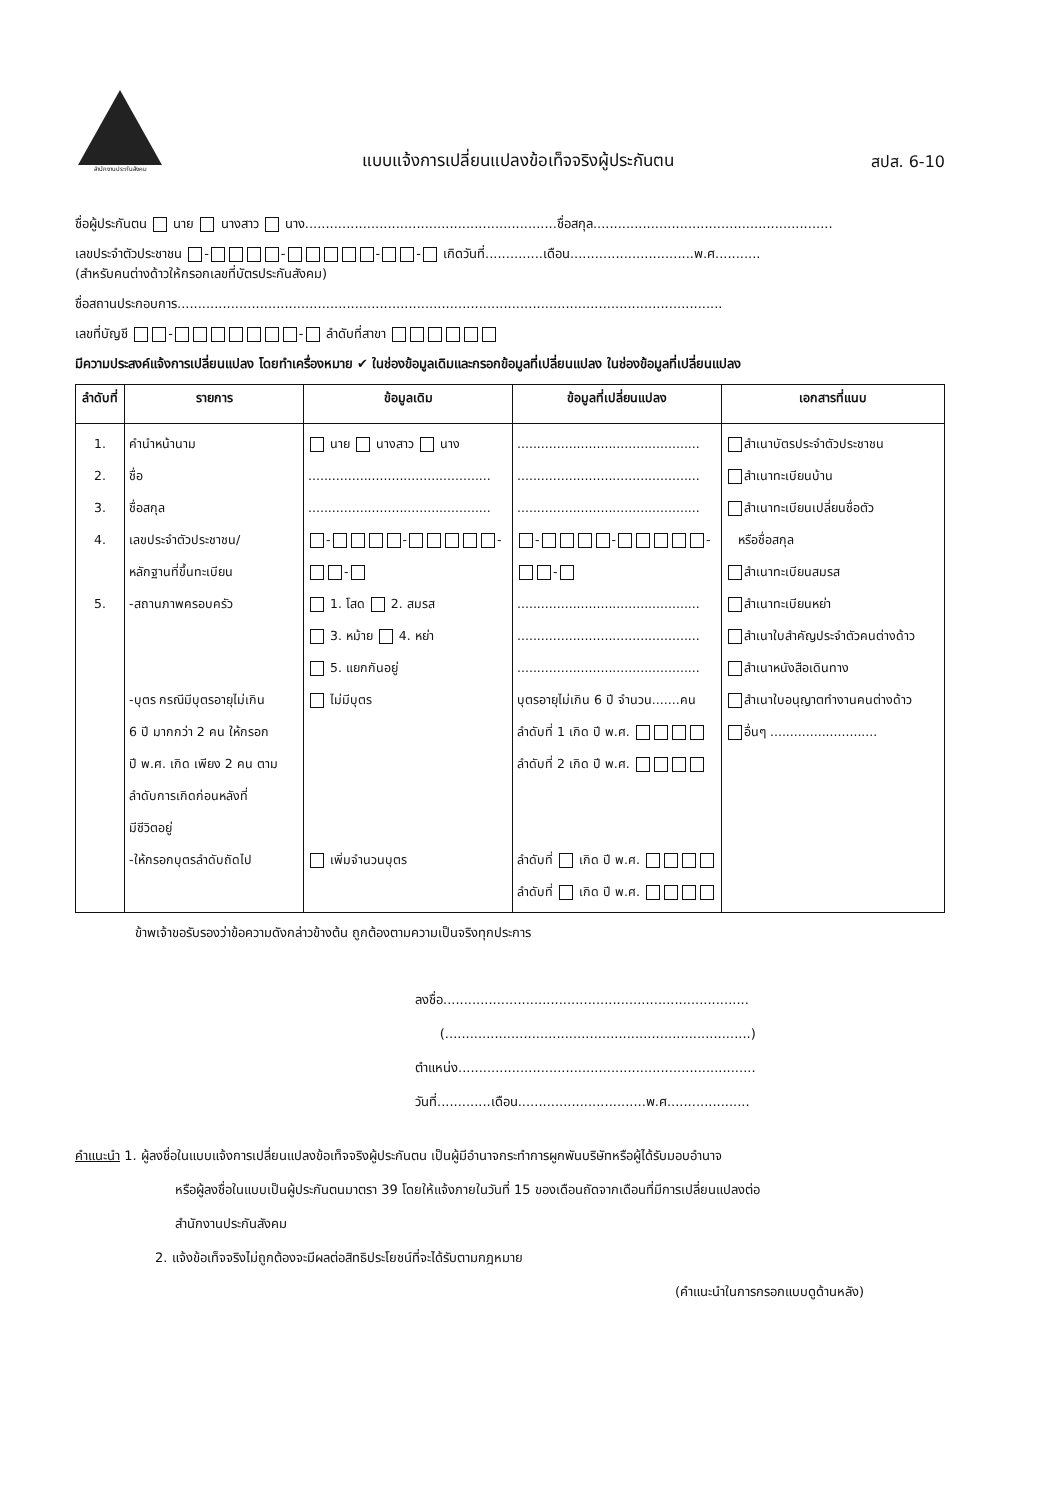สำนักงานประกันสังคม
แบบแจ้งการเปลี่ยนแปลงข้อเท็จจริงผู้ประกันตน
สปส. 6-10
ชื่อผู้ประกันตน นาย นางสาว นาง.............................................................ชื่อสกุล..........................................................
เลขประจำตัวประชาชน - - - - เกิดวันที่..............เดือน..............................พ.ศ...........
(สำหรับคนต่างด้าวให้กรอกเลขที่บัตรประกันสังคม)
ชื่อสถานประกอบการ....................................................................................................................................
เลขที่บัญชี - - ลำดับที่สาขา
มีความประสงค์แจ้งการเปลี่ยนแปลง โดยทำเครื่องหมาย ✔ ในช่องข้อมูลเดิมและกรอกข้อมูลที่เปลี่ยนแปลง ในช่องข้อมูลที่เปลี่ยนแปลง
| ลำดับที่ | รายการ | ข้อมูลเดิม | ข้อมูลที่เปลี่ยนแปลง | เอกสารที่แนบ |
| --- | --- | --- | --- | --- |
| 1. 2. 3. 4. 5. | คำนำหน้านาม ชื่อ ชื่อสกุล เลขประจำตัวประชาชน/ หลักฐานที่ขึ้นทะเบียน -สถานภาพครอบครัว -บุตร กรณีมีบุตรอายุไม่เกิน 6 ปี มากกว่า 2 คน ให้กรอก ปี พ.ศ. เกิด เพียง 2 คน ตาม ลำดับการเกิดก่อนหลังที่ มีชีวิตอยู่ -ให้กรอกบุตรลำดับถัดไป | นาย นางสาว นาง .............................................. .............................................. - - - - 1. โสด 2. สมรส 3. หม้าย 4. หย่า 5. แยกกันอยู่ ไม่มีบุตร เพิ่มจำนวนบุตร | .............................................. .............................................. .............................................. - - - - .............................................. .............................................. .............................................. บุตรอายุไม่เกิน 6 ปี จำนวน.......คน ลำดับที่ 1 เกิด ปี พ.ศ. ลำดับที่ 2 เกิด ปี พ.ศ. ลำดับที่ เกิด ปี พ.ศ. ลำดับที่ เกิด ปี พ.ศ. | สำเนาบัตรประจำตัวประชาชน สำเนาทะเบียนบ้าน สำเนาทะเบียนเปลี่ยนชื่อตัว หรือชื่อสกุล สำเนาทะเบียนสมรส สำเนาทะเบียนหย่า สำเนาใบสำคัญประจำตัวคนต่างด้าว สำเนาหนังสือเดินทาง สำเนาใบอนุญาตทำงานคนต่างด้าว อื่นๆ ........................... |
ข้าพเจ้าขอรับรองว่าข้อความดังกล่าวข้างต้น ถูกต้องตามความเป็นจริงทุกประการ
ลงชื่อ..........................................................................
(..........................................................................)
ตำแหน่ง........................................................................
วันที่.............เดือน...............................พ.ศ....................
คำแนะนำ 1. ผู้ลงชื่อในแบบแจ้งการเปลี่ยนแปลงข้อเท็จจริงผู้ประกันตน เป็นผู้มีอำนาจกระทำการผูกพันบริษัทหรือผู้ได้รับมอบอำนาจ
หรือผู้ลงชื่อในแบบเป็นผู้ประกันตนมาตรา 39 โดยให้แจ้งภายในวันที่ 15 ของเดือนถัดจากเดือนที่มีการเปลี่ยนแปลงต่อ
สำนักงานประกันสังคม
2. แจ้งข้อเท็จจริงไม่ถูกต้องจะมีผลต่อสิทธิประโยชน์ที่จะได้รับตามกฎหมาย
(คำแนะนำในการกรอกแบบดูด้านหลัง)